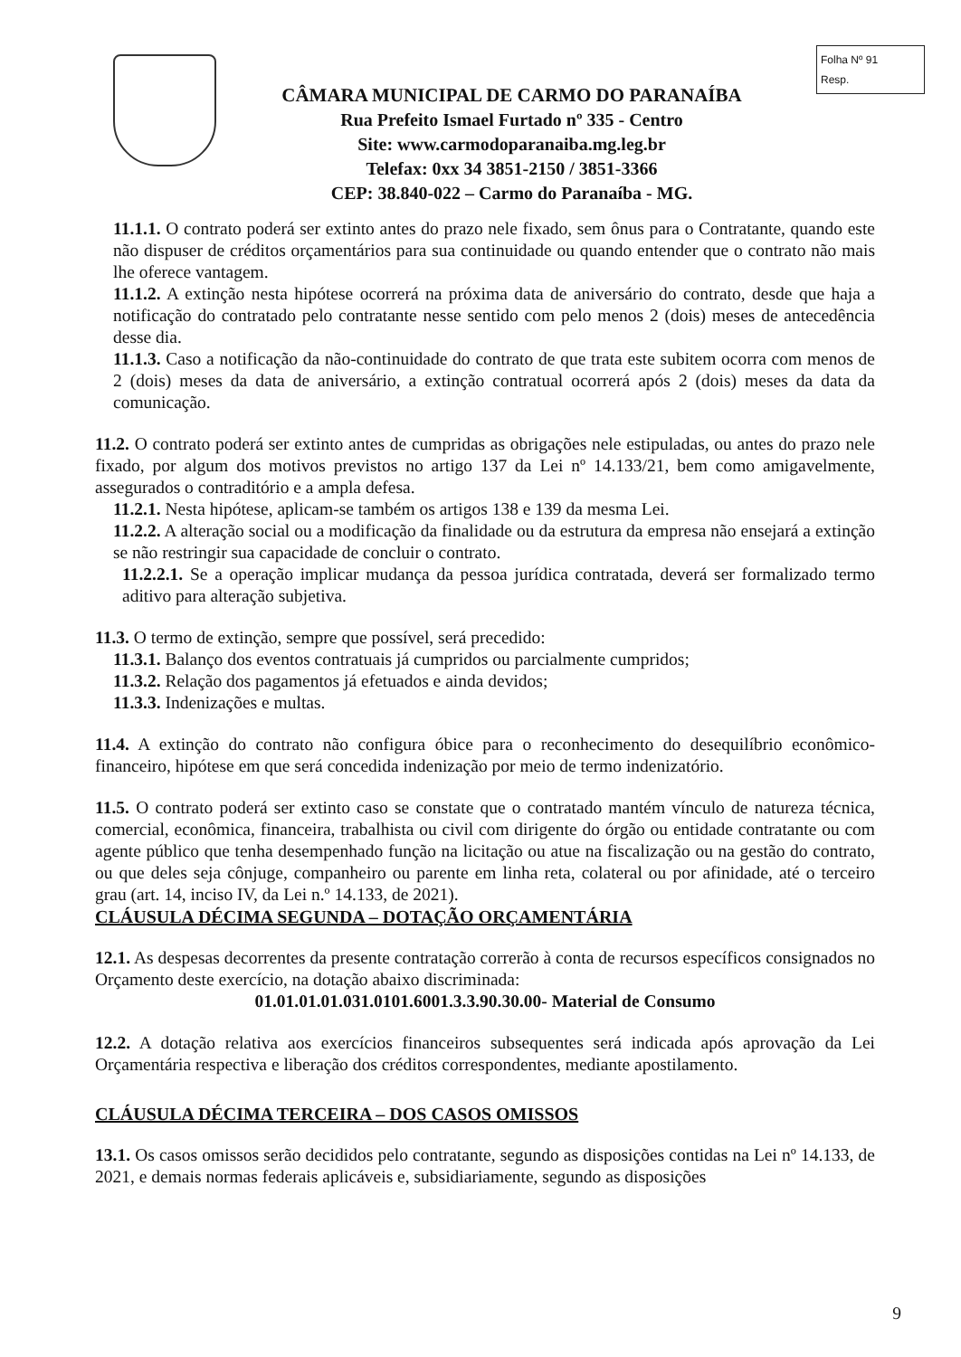CÂMARA MUNICIPAL DE CARMO DO PARANAÍBA
Rua Prefeito Ismael Furtado nº 335 - Centro
Site: www.carmodoparanaiba.mg.leg.br
Telefax: 0xx 34 3851-2150 / 3851-3366
CEP: 38.840-022 – Carmo do Paranaíba - MG.
Folha Nº 91
Resp.
11.1.1. O contrato poderá ser extinto antes do prazo nele fixado, sem ônus para o Contratante, quando este não dispuser de créditos orçamentários para sua continuidade ou quando entender que o contrato não mais lhe oferece vantagem.
11.1.2. A extinção nesta hipótese ocorrerá na próxima data de aniversário do contrato, desde que haja a notificação do contratado pelo contratante nesse sentido com pelo menos 2 (dois) meses de antecedência desse dia.
11.1.3. Caso a notificação da não-continuidade do contrato de que trata este subitem ocorra com menos de 2 (dois) meses da data de aniversário, a extinção contratual ocorrerá após 2 (dois) meses da data da comunicação.
11.2. O contrato poderá ser extinto antes de cumpridas as obrigações nele estipuladas, ou antes do prazo nele fixado, por algum dos motivos previstos no artigo 137 da Lei nº 14.133/21, bem como amigavelmente, assegurados o contraditório e a ampla defesa.
11.2.1. Nesta hipótese, aplicam-se também os artigos 138 e 139 da mesma Lei.
11.2.2. A alteração social ou a modificação da finalidade ou da estrutura da empresa não ensejará a extinção se não restringir sua capacidade de concluir o contrato.
11.2.2.1. Se a operação implicar mudança da pessoa jurídica contratada, deverá ser formalizado termo aditivo para alteração subjetiva.
11.3. O termo de extinção, sempre que possível, será precedido:
11.3.1. Balanço dos eventos contratuais já cumpridos ou parcialmente cumpridos;
11.3.2. Relação dos pagamentos já efetuados e ainda devidos;
11.3.3. Indenizações e multas.
11.4. A extinção do contrato não configura óbice para o reconhecimento do desequilíbrio econômico-financeiro, hipótese em que será concedida indenização por meio de termo indenizatório.
11.5. O contrato poderá ser extinto caso se constate que o contratado mantém vínculo de natureza técnica, comercial, econômica, financeira, trabalhista ou civil com dirigente do órgão ou entidade contratante ou com agente público que tenha desempenhado função na licitação ou atue na fiscalização ou na gestão do contrato, ou que deles seja cônjuge, companheiro ou parente em linha reta, colateral ou por afinidade, até o terceiro grau (art. 14, inciso IV, da Lei n.º 14.133, de 2021).
CLÁUSULA DÉCIMA SEGUNDA – DOTAÇÃO ORÇAMENTÁRIA
12.1. As despesas decorrentes da presente contratação correrão à conta de recursos específicos consignados no Orçamento deste exercício, na dotação abaixo discriminada:
01.01.01.01.031.0101.6001.3.3.90.30.00- Material de Consumo
12.2. A dotação relativa aos exercícios financeiros subsequentes será indicada após aprovação da Lei Orçamentária respectiva e liberação dos créditos correspondentes, mediante apostilamento.
CLÁUSULA DÉCIMA TERCEIRA – DOS CASOS OMISSOS
13.1. Os casos omissos serão decididos pelo contratante, segundo as disposições contidas na Lei nº 14.133, de 2021, e demais normas federais aplicáveis e, subsidiariamente, segundo as disposições
9